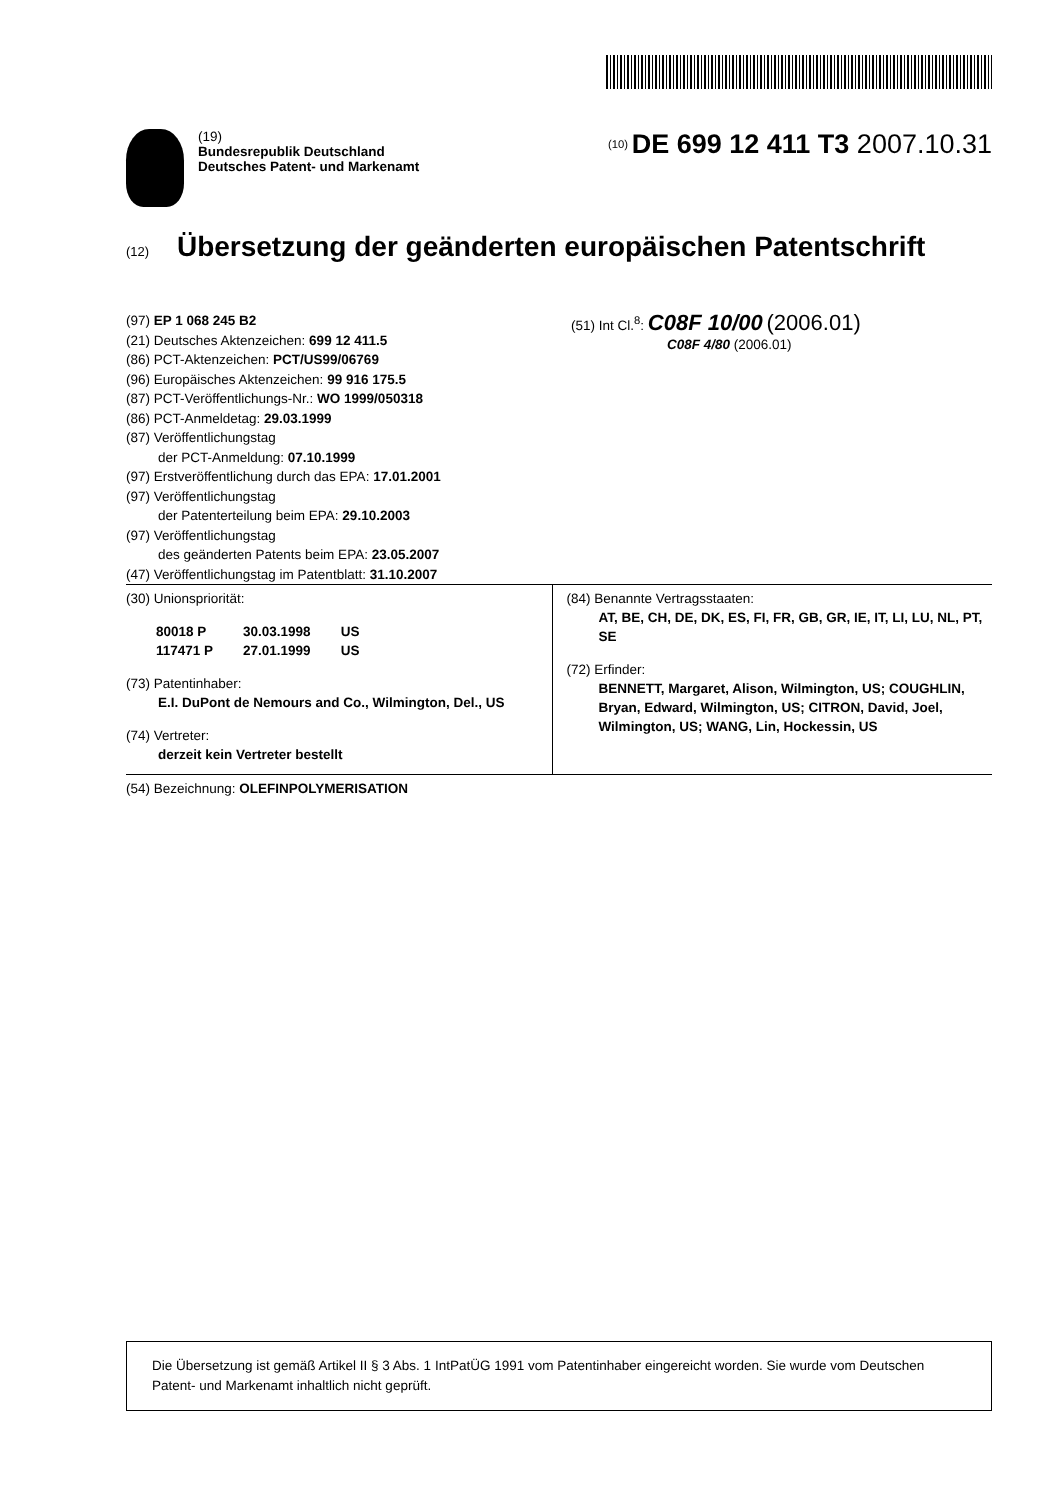(19)
Bundesrepublik Deutschland
Deutsches Patent- und Markenamt
<sup>(10)</sup> DE 699 12 411 T3 2007.10.31
(12) Übersetzung der geänderten europäischen Patentschrift
(97) EP 1 068 245 B2
(21) Deutsches Aktenzeichen: 699 12 411.5
(86) PCT-Aktenzeichen: PCT/US99/06769
(96) Europäisches Aktenzeichen: 99 916 175.5
(87) PCT-Veröffentlichungs-Nr.: WO 1999/050318
(86) PCT-Anmeldetag: 29.03.1999
(87) Veröffentlichungstag
der PCT-Anmeldung: 07.10.1999
(97) Erstveröffentlichung durch das EPA: 17.01.2001
(97) Veröffentlichungstag
der Patenterteilung beim EPA: 29.10.2003
(97) Veröffentlichungstag
des geänderten Patents beim EPA: 23.05.2007
(47) Veröffentlichungstag im Patentblatt: 31.10.2007
(51) Int Cl.<sup>8</sup>: C08F 10/00 (2006.01)
C08F 4/80 (2006.01)
(30) Unionspriorität:
| 80018 P | 30.03.1998 | US |
| 117471 P | 27.01.1999 | US |
(73) Patentinhaber:
E.I. DuPont de Nemours and Co., Wilmington, Del., US
(74) Vertreter:
derzeit kein Vertreter bestellt
(84) Benannte Vertragsstaaten:
AT, BE, CH, DE, DK, ES, FI, FR, GB, GR, IE, IT, LI, LU, NL, PT, SE
(72) Erfinder:
BENNETT, Margaret, Alison, Wilmington, US; COUGHLIN, Bryan, Edward, Wilmington, US; CITRON, David, Joel, Wilmington, US; WANG, Lin, Hockessin, US
(54) Bezeichnung: OLEFINPOLYMERISATION
Die Übersetzung ist gemäß Artikel II § 3 Abs. 1 IntPatÜG 1991 vom Patentinhaber eingereicht worden. Sie wurde vom Deutschen Patent- und Markenamt inhaltlich nicht geprüft.